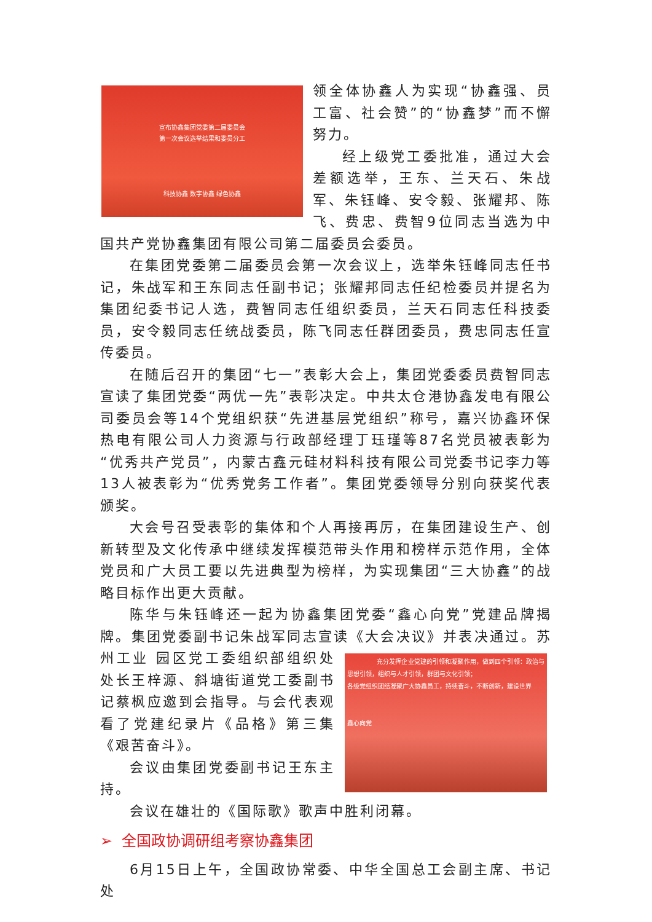宣布协鑫集团党委第二届委员会
第一次会议选举结果和委员分工
科技协鑫 数字协鑫 绿色协鑫
领全体协鑫人为实现“协鑫强、员工富、社会赞”的“协鑫梦”而不懈努力。
经上级党工委批准，通过大会差额选举，王东、兰天石、朱战军、朱钰峰、安令毅、张耀邦、陈飞、费忠、费智9位同志当选为中国共产党协鑫集团有限公司第二届委员会委员。
在集团党委第二届委员会第一次会议上，选举朱钰峰同志任书记，朱战军和王东同志任副书记；张耀邦同志任纪检委员并提名为集团纪委书记人选，费智同志任组织委员，兰天石同志任科技委员，安令毅同志任统战委员，陈飞同志任群团委员，费忠同志任宣传委员。
在随后召开的集团“七一”表彰大会上，集团党委委员费智同志宣读了集团党委“两优一先”表彰决定。中共太仓港协鑫发电有限公司委员会等14个党组织获“先进基层党组织”称号，嘉兴协鑫环保热电有限公司人力资源与行政部经理丁珏瑾等87名党员被表彰为“优秀共产党员”，内蒙古鑫元硅材料科技有限公司党委书记李力等13人被表彰为“优秀党务工作者”。集团党委领导分别向获奖代表颁奖。
大会号召受表彰的集体和个人再接再厉，在集团建设生产、创新转型及文化传承中继续发挥模范带头作用和榜样示范作用，全体党员和广大员工要以先进典型为榜样，为实现集团“三大协鑫”的战略目标作出更大贡献。
陈华与朱钰峰还一起为协鑫集团党委“鑫心向党”党建品牌揭牌。集团党委副书记朱战军同志宣读《大会决议》并表决通过。苏州工业 充分发挥企业党建的引领和凝聚作用，做到四个引领：政治与思想引领，组织与人才引领，群团与文化引领；
各级党组织团结凝聚广大协鑫员工，持续奋斗，不断创新，建设世界
鑫心向党 园区党工委组织部组织处处长王梓源、斜塘街道党工委副书记蔡枫应邀到会指导。与会代表观看了党建纪录片《品格》第三集《艰苦奋斗》。
会议由集团党委副书记王东主持。
会议在雄壮的《国际歌》歌声中胜利闭幕。
➢ 全国政协调研组考察协鑫集团
6月15日上午，全国政协常委、中华全国总工会副主席、书记处